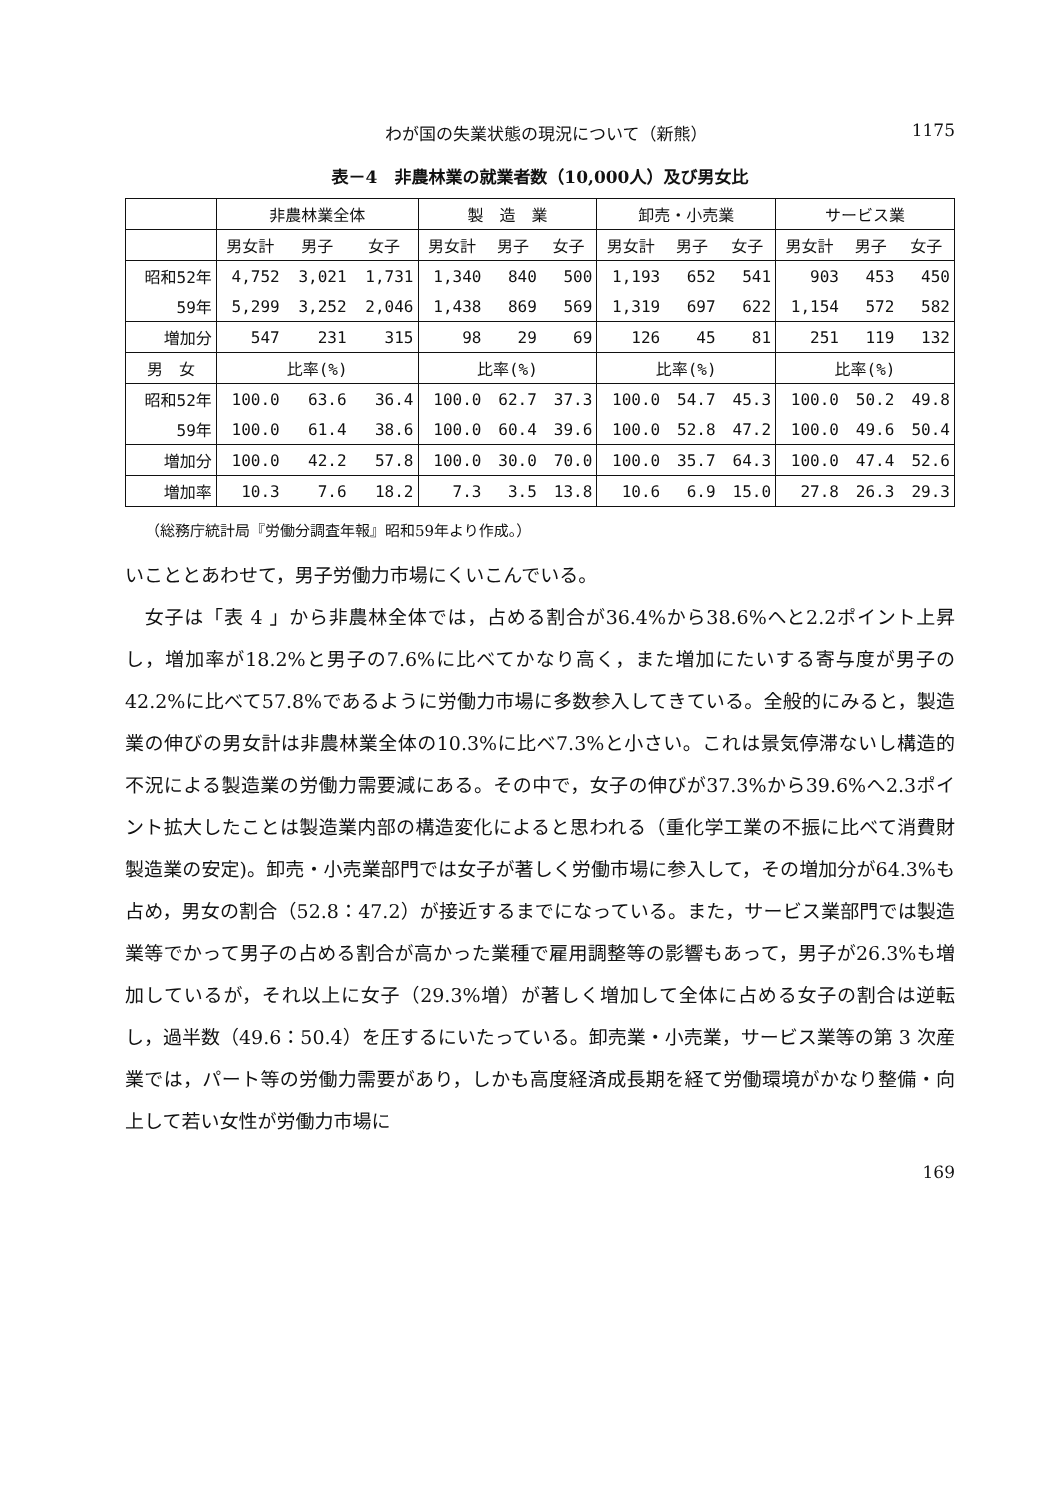わが国の失業状態の現況について（新熊） 1175
表－4　非農林業の就業者数（10,000人）及び男女比
| | 非農林業全体 | | | 製 造 業 | | | 卸売・小売業 | | | サービス業 | | |
| --- | --- | --- | --- | --- | --- | --- | --- | --- | --- | --- | --- | --- |
| | 男女計 | 男子 | 女子 | 男女計 | 男子 | 女子 | 男女計 | 男子 | 女子 | 男女計 | 男子 | 女子 |
| 昭和52年 | 4,752 | 3,021 | 1,731 | 1,340 | 840 | 500 | 1,193 | 652 | 541 | 903 | 453 | 450 |
| 59年 | 5,299 | 3,252 | 2,046 | 1,438 | 869 | 569 | 1,319 | 697 | 622 | 1,154 | 572 | 582 |
| 増加分 | 547 | 231 | 315 | 98 | 29 | 69 | 126 | 45 | 81 | 251 | 119 | 132 |
| 男 女 | 比率(%) | | | 比率(%) | | | 比率(%) | | | 比率(%) | | |
| 昭和52年 | 100.0 | 63.6 | 36.4 | 100.0 | 62.7 | 37.3 | 100.0 | 54.7 | 45.3 | 100.0 | 50.2 | 49.8 |
| 59年 | 100.0 | 61.4 | 38.6 | 100.0 | 60.4 | 39.6 | 100.0 | 52.8 | 47.2 | 100.0 | 49.6 | 50.4 |
| 増加分 | 100.0 | 42.2 | 57.8 | 100.0 | 30.0 | 70.0 | 100.0 | 35.7 | 64.3 | 100.0 | 47.4 | 52.6 |
| 増加率 | 10.3 | 7.6 | 18.2 | 7.3 | 3.5 | 13.8 | 10.6 | 6.9 | 15.0 | 27.8 | 26.3 | 29.3 |
（総務庁統計局『労働分調査年報』昭和59年より作成。）
いこととあわせて，男子労働力市場にくいこんでいる。
　女子は「表 4 」から非農林全体では，占める割合が36.4%から38.6%へと2.2ポイント上昇し，増加率が18.2%と男子の7.6%に比べてかなり高く，また増加にたいする寄与度が男子の42.2%に比べて57.8%であるように労働力市場に多数参入してきている。全般的にみると，製造業の伸びの男女計は非農林業全体の10.3%に比べ7.3%と小さい。これは景気停滞ないし構造的不況による製造業の労働力需要減にある。その中で，女子の伸びが37.3%から39.6%へ2.3ポイント拡大したことは製造業内部の構造変化によると思われる（重化学工業の不振に比べて消費財製造業の安定)。卸売・小売業部門では女子が著しく労働市場に参入して，その増加分が64.3%も占め，男女の割合（52.8：47.2）が接近するまでになっている。また，サービス業部門では製造業等でかって男子の占める割合が高かった業種で雇用調整等の影響もあって，男子が26.3%も増加しているが，それ以上に女子（29.3%増）が著しく増加して全体に占める女子の割合は逆転し，過半数（49.6：50.4）を圧するにいたっている。卸売業・小売業，サービス業等の第 3 次産業では，パート等の労働力需要があり，しかも高度経済成長期を経て労働環境がかなり整備・向上して若い女性が労働力市場に
169